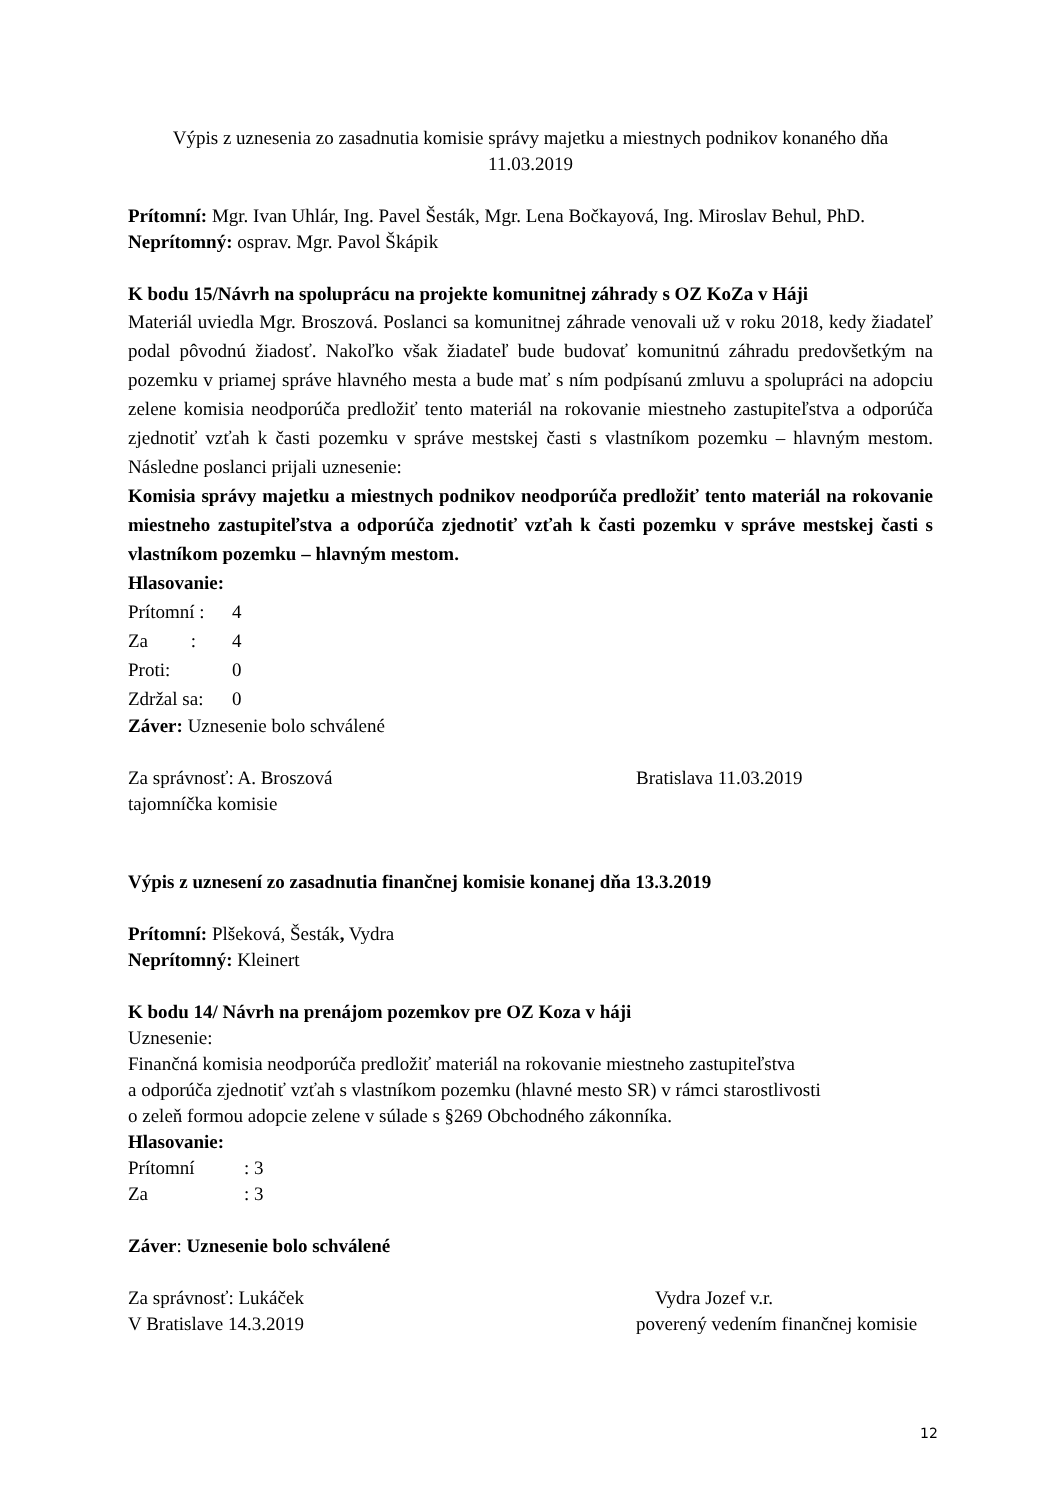Výpis z uznesenia zo zasadnutia komisie správy majetku a miestnych podnikov konaného dňa 11.03.2019
Prítomní: Mgr. Ivan Uhlár, Ing. Pavel Šesták, Mgr. Lena Bočkayová, Ing. Miroslav Behul, PhD.
Neprítomný: osprav. Mgr. Pavol Škápik
K bodu 15/Návrh na spoluprácu na projekte komunitnej záhrady s OZ KoZa v Háji
Materiál uviedla Mgr. Broszová. Poslanci sa komunitnej záhrade venovali už v roku 2018, kedy žiadateľ podal pôvodnú žiadosť. Nakoľko však žiadateľ bude budovať komunitnú záhradu predovšetkým na pozemku v priamej správe hlavného mesta a bude mať s ním podpísanú zmluvu a spolupráci na adopciu zelene komisia neodporúča predložiť tento materiál na rokovanie miestneho zastupiteľstva a odporúča zjednotiť vzťah k časti pozemku v správe mestskej časti s vlastníkom pozemku – hlavným mestom. Následne poslanci prijali uznesenie:
Komisia správy majetku a miestnych podnikov neodporúča predložiť tento materiál na rokovanie miestneho zastupiteľstva a odporúča zjednotiť vzťah k časti pozemku v správe mestskej časti s vlastníkom pozemku – hlavným mestom.
Hlasovanie:
Prítomní : 4
Za : 4
Proti: 0
Zdržal sa: 0
Záver: Uznesenie bolo schválené
Za správnosť: A. Broszová Bratislava 11.03.2019
tajomníčka komisie
Výpis z uznesení zo zasadnutia finančnej komisie konanej dňa 13.3.2019
Prítomní: Plšeková, Šesták, Vydra
Neprítomný: Kleinert
K bodu 14/ Návrh na prenájom pozemkov pre OZ Koza v háji
Uznesenie:
Finančná komisia neodporúča predložiť materiál na rokovanie miestneho zastupiteľstva
a odporúča zjednotiť vzťah s vlastníkom pozemku (hlavné mesto SR) v rámci starostlivosti
o zeleň formou adopcie zelene v súlade s §269 Obchodného zákonníka.
Hlasovanie:
Prítomní: 3
Za: 3
Záver: Uznesenie bolo schválené
Za správnosť: Lukáček Vydra Jozef v.r.
V Bratislave 14.3.2019 poverený vedením finančnej komisie
12